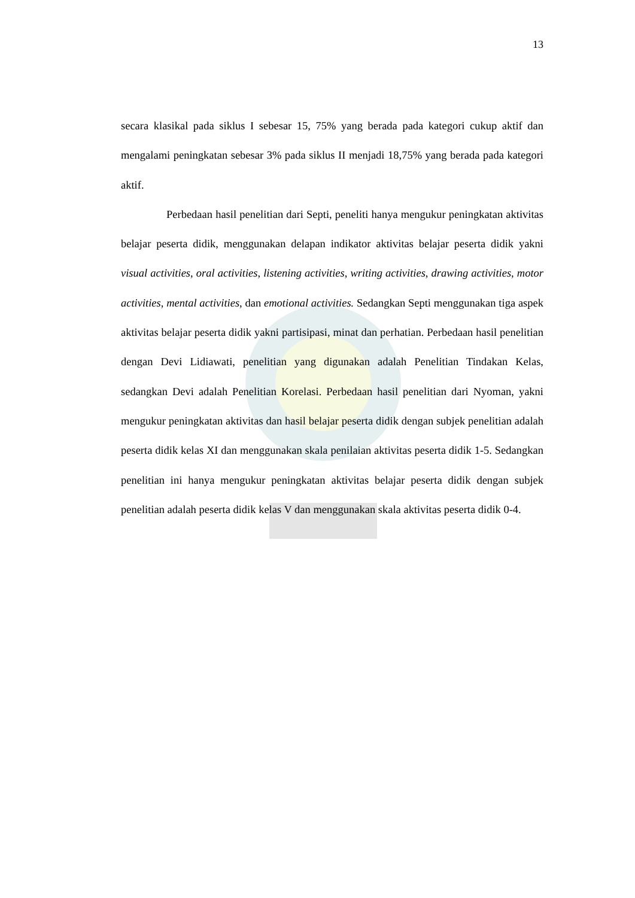13
secara klasikal pada siklus I sebesar 15, 75% yang berada pada kategori cukup aktif dan mengalami peningkatan sebesar 3% pada siklus II menjadi 18,75% yang berada pada kategori aktif.
Perbedaan hasil penelitian dari Septi, peneliti hanya mengukur peningkatan aktivitas belajar peserta didik, menggunakan delapan indikator aktivitas belajar peserta didik yakni visual activities, oral activities, listening activities, writing activities, drawing activities, motor activities, mental activities, dan emotional activities. Sedangkan Septi menggunakan tiga aspek aktivitas belajar peserta didik yakni partisipasi, minat dan perhatian. Perbedaan hasil penelitian dengan Devi Lidiawati, penelitian yang digunakan adalah Penelitian Tindakan Kelas, sedangkan Devi adalah Penelitian Korelasi. Perbedaan hasil penelitian dari Nyoman, yakni mengukur peningkatan aktivitas dan hasil belajar peserta didik dengan subjek penelitian adalah peserta didik kelas XI dan menggunakan skala penilaian aktivitas peserta didik 1-5. Sedangkan penelitian ini hanya mengukur peningkatan aktivitas belajar peserta didik dengan subjek penelitian adalah peserta didik kelas V dan menggunakan skala aktivitas peserta didik 0-4.